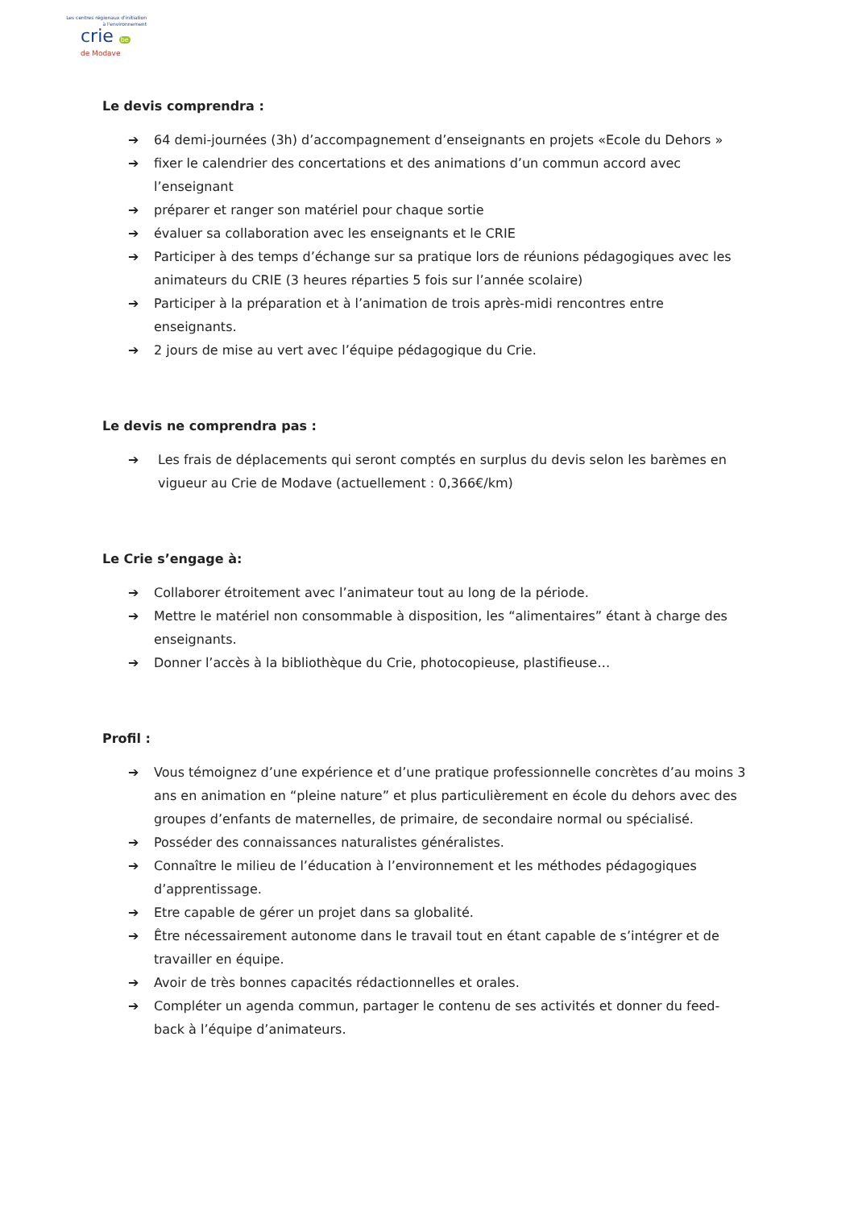Les centres régionaux d'initiation
à l'environnement
crie be
de Modave
Le devis comprendra :
➔ 64 demi-journées (3h) d’accompagnement d’enseignants en projets «Ecole du Dehors »
➔ fixer le calendrier des concertations et des animations d’un commun accord avec l’enseignant
➔ préparer et ranger son matériel pour chaque sortie
➔ évaluer sa collaboration avec les enseignants et le CRIE
➔ Participer à des temps d’échange sur sa pratique lors de réunions pédagogiques avec les animateurs du CRIE (3 heures réparties 5 fois sur l’année scolaire)
➔ Participer à la préparation et à l’animation de trois après-midi rencontres entre enseignants.
➔ 2 jours de mise au vert avec l’équipe pédagogique du Crie.
Le devis ne comprendra pas :
➔ Les frais de déplacements qui seront comptés en surplus du devis selon les barèmes en vigueur au Crie de Modave (actuellement : 0,366€/km)
Le Crie s’engage à:
➔ Collaborer étroitement avec l’animateur tout au long de la période.
➔ Mettre le matériel non consommable à disposition, les “alimentaires” étant à charge des enseignants.
➔ Donner l’accès à la bibliothèque du Crie, photocopieuse, plastifieuse…
Profil :
➔ Vous témoignez d’une expérience et d’une pratique professionnelle concrètes d’au moins 3 ans en animation en “pleine nature” et plus particulièrement en école du dehors avec des groupes d’enfants de maternelles, de primaire, de secondaire normal ou spécialisé.
➔ Posséder des connaissances naturalistes généralistes.
➔ Connaître le milieu de l’éducation à l’environnement et les méthodes pédagogiques d’apprentissage.
➔ Etre capable de gérer un projet dans sa globalité.
➔ Être nécessairement autonome dans le travail tout en étant capable de s’intégrer et de travailler en équipe.
➔ Avoir de très bonnes capacités rédactionnelles et orales.
➔ Compléter un agenda commun, partager le contenu de ses activités et donner du feed-back à l’équipe d’animateurs.